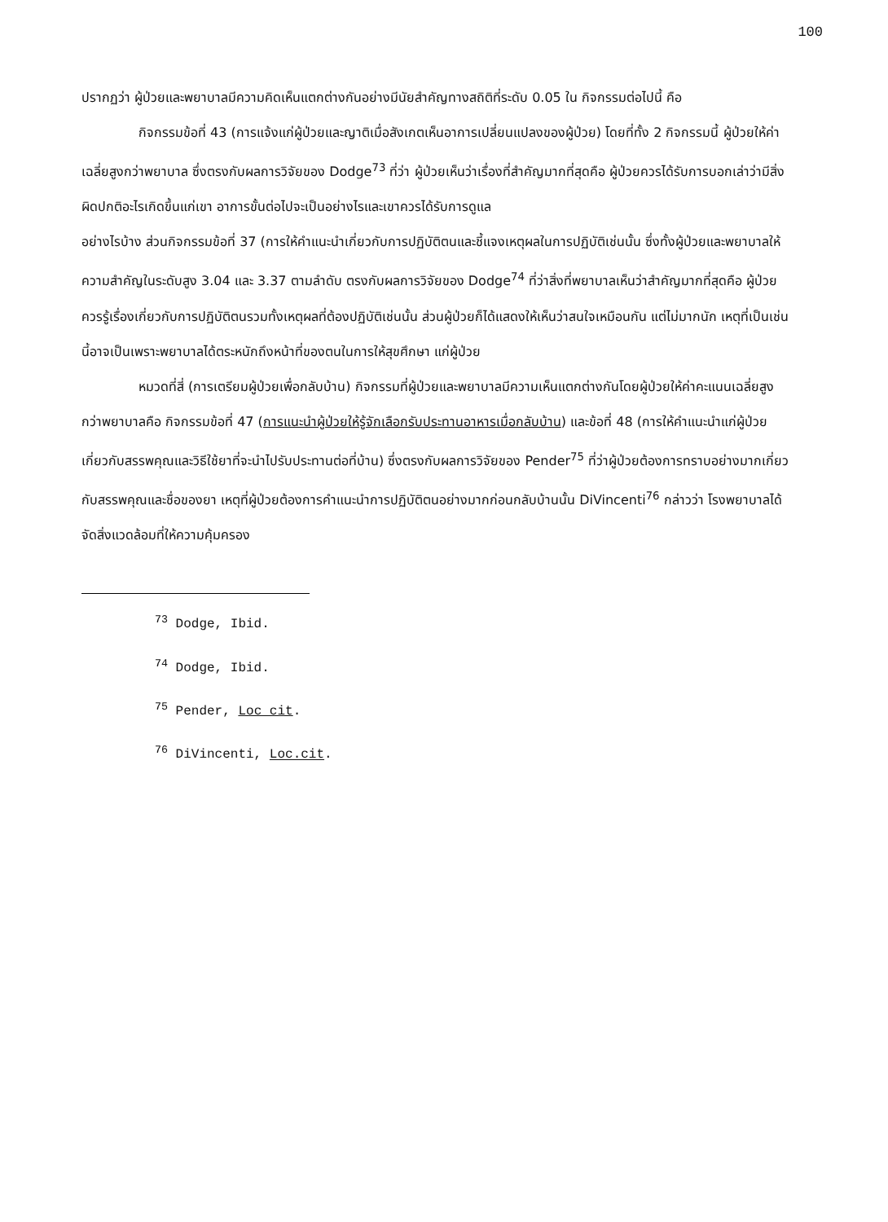100
ปรากฏว่า ผู้ป่วยและพยาบาลมีความคิดเห็นแตกต่างกันอย่างมีนัยสำคัญทางสถิติที่ระดับ 0.05 ใน กิจกรรมต่อไปนี้ คือ
กิจกรรมข้อที่ 43 (การแจ้งแก่ผู้ป่วยและญาติเมื่อสังเกตเห็นอาการเปลี่ยนแปลงของผู้ป่วย) โดยที่ทั้ง 2 กิจกรรมนี้ ผู้ป่วยให้ค่าเฉลี่ยสูงกว่าพยาบาล ซึ่งตรงกับผลการวิจัยของ Dodge<sup>73</sup> ที่ว่า ผู้ป่วยเห็นว่าเรื่องที่สำคัญมากที่สุดคือ ผู้ป่วยควรได้รับการบอกเล่าว่ามีสิ่งผิดปกติอะไรเกิดขึ้นแก่เขา อาการขั้นต่อไปจะเป็นอย่างไรและเขาควรได้รับการดูแล
อย่างไรบ้าง ส่วนกิจกรรมข้อที่ 37 (การให้คำแนะนำเกี่ยวกับการปฏิบัติตนและชี้แจงเหตุผลในการปฏิบัติเช่นนั้น ซึ่งทั้งผู้ป่วยและพยาบาลให้ความสำคัญในระดับสูง 3.04 และ 3.37 ตามลำดับ ตรงกับผลการวิจัยของ Dodge<sup>74</sup> ที่ว่าสิ่งที่พยาบาลเห็นว่าสำคัญมากที่สุดคือ ผู้ป่วยควรรู้เรื่องเกี่ยวกับการปฏิบัติตนรวมทั้งเหตุผลที่ต้องปฏิบัติเช่นนั้น ส่วนผู้ป่วยก็ได้แสดงให้เห็นว่าสนใจเหมือนกัน แต่ไม่มากนัก เหตุที่เป็นเช่นนี้อาจเป็นเพราะพยาบาลได้ตระหนักถึงหน้าที่ของตนในการให้สุขศึกษา แก่ผู้ป่วย
หมวดที่สี่ (การเตรียมผู้ป่วยเพื่อกลับบ้าน) กิจกรรมที่ผู้ป่วยและพยาบาลมีความเห็นแตกต่างกันโดยผู้ป่วยให้ค่าคะแนนเฉลี่ยสูงกว่าพยาบาลคือ กิจกรรมข้อที่ 47 (การแนะนำผู้ป่วยให้รู้จักเลือกรับประทานอาหารเมื่อกลับบ้าน) และข้อที่ 48 (การให้คำแนะนำแก่ผู้ป่วย เกี่ยวกับสรรพคุณและวิธีใช้ยาที่จะนำไปรับประทานต่อที่บ้าน) ซึ่งตรงกับผลการวิจัยของ Pender<sup>75</sup> ที่ว่าผู้ป่วยต้องการทราบอย่างมากเกี่ยวกับสรรพคุณและชื่อของยา เหตุที่ผู้ป่วยต้องการคำแนะนำการปฏิบัติตนอย่างมากก่อนกลับบ้านนั้น DiVincenti<sup>76</sup> กล่าวว่า โรงพยาบาลได้จัดสิ่งแวดล้อมที่ให้ความคุ้มครอง
<sup>73</sup> Dodge, Ibid.
<sup>74</sup> Dodge, Ibid.
<sup>75</sup> Pender, Loc cit.
<sup>76</sup> DiVincenti, Loc.cit.